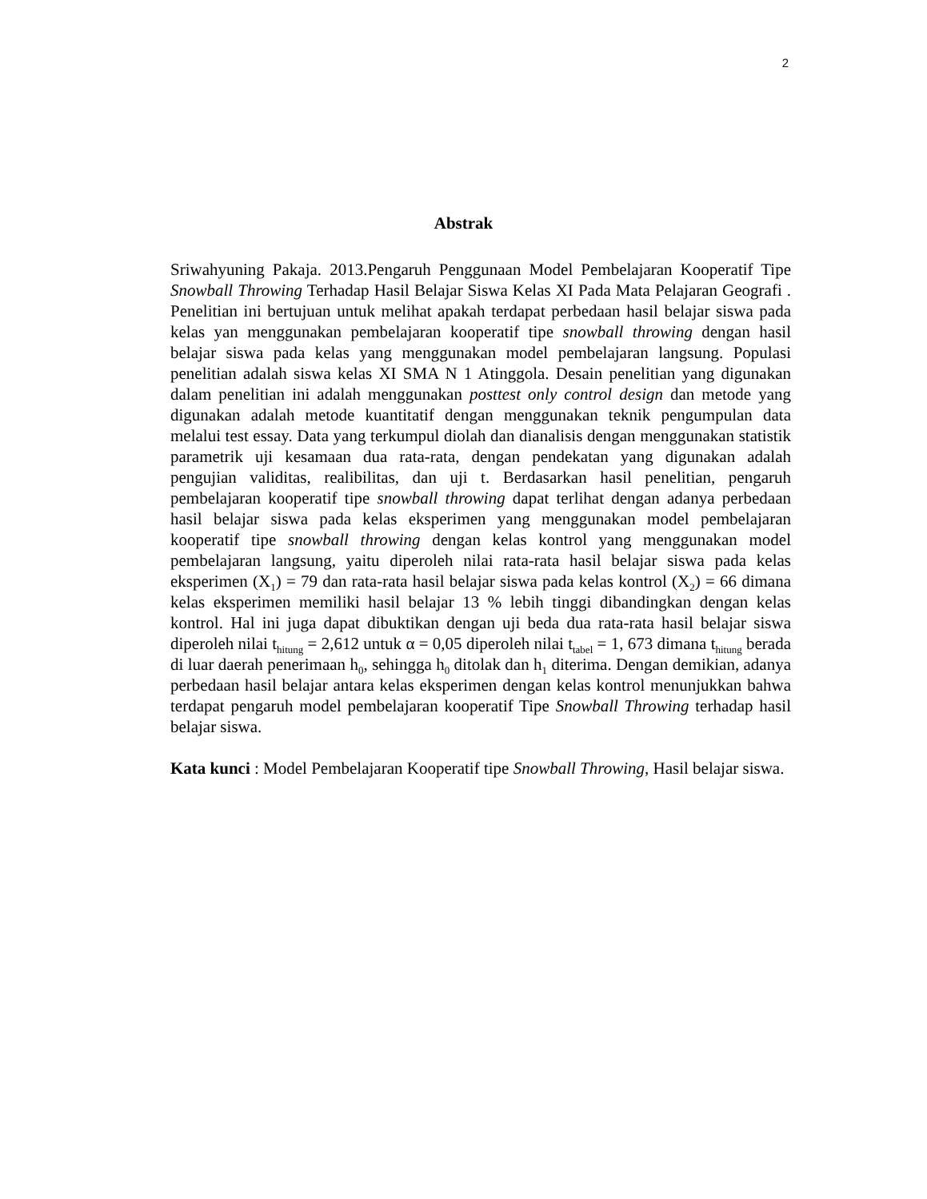2
Abstrak
Sriwahyuning Pakaja. 2013.Pengaruh Penggunaan Model Pembelajaran Kooperatif Tipe Snowball Throwing Terhadap Hasil Belajar Siswa Kelas XI Pada Mata Pelajaran Geografi . Penelitian ini bertujuan untuk melihat apakah terdapat perbedaan hasil belajar siswa pada kelas yan menggunakan pembelajaran kooperatif tipe snowball throwing dengan hasil belajar siswa pada kelas yang menggunakan model pembelajaran langsung. Populasi penelitian adalah siswa kelas XI SMA N 1 Atinggola. Desain penelitian yang digunakan dalam penelitian ini adalah menggunakan posttest only control design dan metode yang digunakan adalah metode kuantitatif dengan menggunakan teknik pengumpulan data melalui test essay. Data yang terkumpul diolah dan dianalisis dengan menggunakan statistik parametrik uji kesamaan dua rata-rata, dengan pendekatan yang digunakan adalah pengujian validitas, realibilitas, dan uji t. Berdasarkan hasil penelitian, pengaruh pembelajaran kooperatif tipe snowball throwing dapat terlihat dengan adanya perbedaan hasil belajar siswa pada kelas eksperimen yang menggunakan model pembelajaran kooperatif tipe snowball throwing dengan kelas kontrol yang menggunakan model pembelajaran langsung, yaitu diperoleh nilai rata-rata hasil belajar siswa pada kelas eksperimen (X<sub>1</sub>) = 79 dan rata-rata hasil belajar siswa pada kelas kontrol (X<sub>2</sub>) = 66 dimana kelas eksperimen memiliki hasil belajar 13 % lebih tinggi dibandingkan dengan kelas kontrol. Hal ini juga dapat dibuktikan dengan uji beda dua rata-rata hasil belajar siswa diperoleh nilai t<sub>hitung</sub> = 2,612 untuk α = 0,05 diperoleh nilai t<sub>tabel</sub> = 1, 673 dimana t<sub>hitung</sub> berada di luar daerah penerimaan h<sub>0</sub>, sehingga h<sub>0</sub> ditolak dan h<sub>1</sub> diterima. Dengan demikian, adanya perbedaan hasil belajar antara kelas eksperimen dengan kelas kontrol menunjukkan bahwa terdapat pengaruh model pembelajaran kooperatif Tipe Snowball Throwing terhadap hasil belajar siswa.
Kata kunci : Model Pembelajaran Kooperatif tipe Snowball Throwing, Hasil belajar siswa.